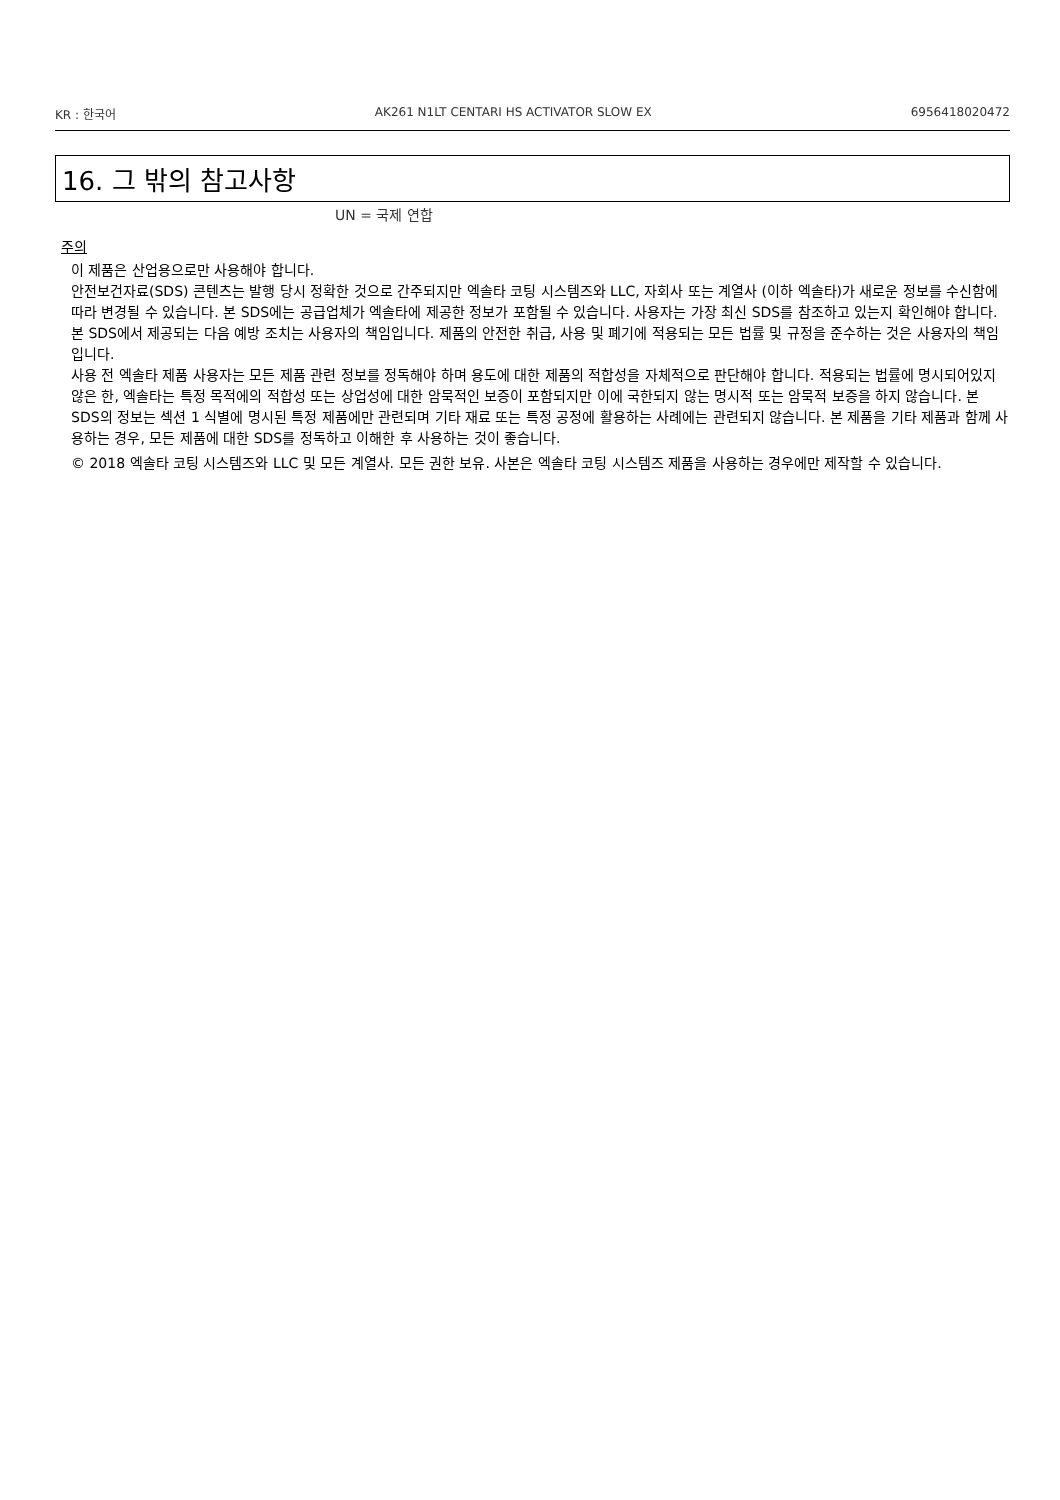KR : 한국어 AK261 N1LT CENTARI HS ACTIVATOR SLOW EX 6956418020472
16. 그 밖의 참고사항
UN = 국제 연합
주의
이 제품은 산업용으로만 사용해야 합니다.
안전보건자료(SDS) 콘텐츠는 발행 당시 정확한 것으로 간주되지만 엑솔타 코팅 시스템즈와 LLC, 자회사 또는 계열사 (이하 엑솔타)가 새로운 정보를 수신함에 따라 변경될 수 있습니다. 본 SDS에는 공급업체가 엑솔타에 제공한 정보가 포함될 수 있습니다. 사용자는 가장 최신 SDS를 참조하고 있는지 확인해야 합니다. 본 SDS에서 제공되는 다음 예방 조치는 사용자의 책임입니다. 제품의 안전한 취급, 사용 및 폐기에 적용되는 모든 법률 및 규정을 준수하는 것은 사용자의 책임입니다.
사용 전 엑솔타 제품 사용자는 모든 제품 관련 정보를 정독해야 하며 용도에 대한 제품의 적합성을 자체적으로 판단해야 합니다. 적용되는 법률에 명시되어있지 않은 한, 엑솔타는 특정 목적에의 적합성 또는 상업성에 대한 암묵적인 보증이 포함되지만 이에 국한되지 않는 명시적 또는 암묵적 보증을 하지 않습니다. 본 SDS의 정보는 섹션 1 식별에 명시된 특정 제품에만 관련되며 기타 재료 또는 특정 공정에 활용하는 사례에는 관련되지 않습니다. 본 제품을 기타 제품과 함께 사용하는 경우, 모든 제품에 대한 SDS를 정독하고 이해한 후 사용하는 것이 좋습니다.
© 2018 엑솔타 코팅 시스템즈와 LLC 및 모든 계열사. 모든 권한 보유. 사본은 엑솔타 코팅 시스템즈 제품을 사용하는 경우에만 제작할 수 있습니다.